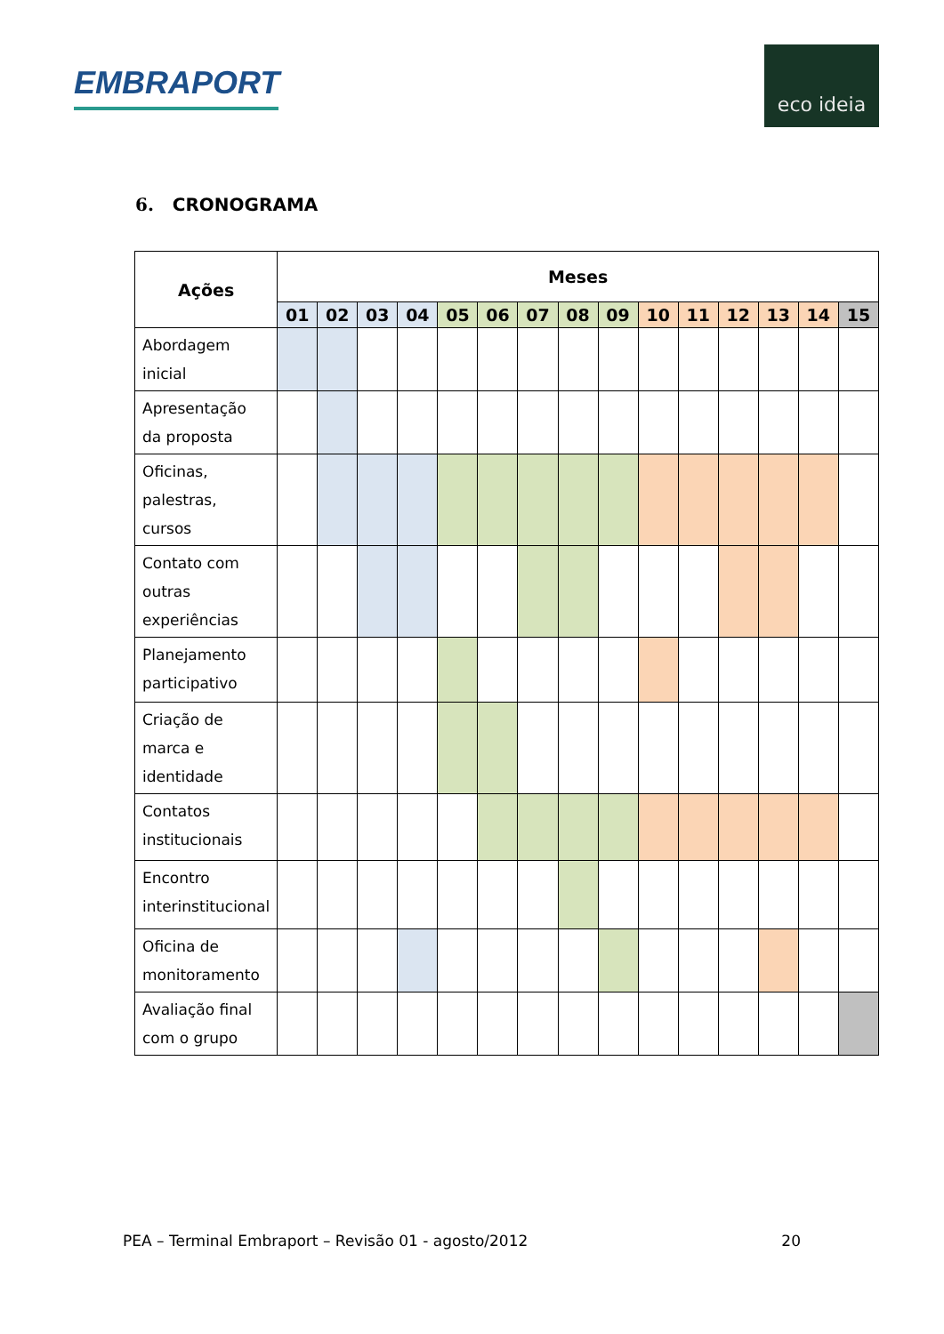EMBRAPORT
eco ideia
6. CRONOGRAMA
| Ações | Meses | | | | | | | | | | | | | | |
| --- | --- | --- | --- | --- | --- | --- | --- | --- | --- | --- | --- | --- | --- | --- | --- |
| | 01 | 02 | 03 | 04 | 05 | 06 | 07 | 08 | 09 | 10 | 11 | 12 | 13 | 14 | 15 |
| Abordagem inicial | | | | | | | | | | | | | | | |
| Apresentação da proposta | | | | | | | | | | | | | | | |
| Oficinas, palestras, cursos | | | | | | | | | | | | | | | |
| Contato com outras experiências | | | | | | | | | | | | | | | |
| Planejamento participativo | | | | | | | | | | | | | | | |
| Criação de marca e identidade | | | | | | | | | | | | | | | |
| Contatos institucionais | | | | | | | | | | | | | | | |
| Encontro interinstitucional | | | | | | | | | | | | | | | |
| Oficina de monitoramento | | | | | | | | | | | | | | | |
| Avaliação final com o grupo | | | | | | | | | | | | | | | |
PEA – Terminal Embraport – Revisão 01 - agosto/2012 20